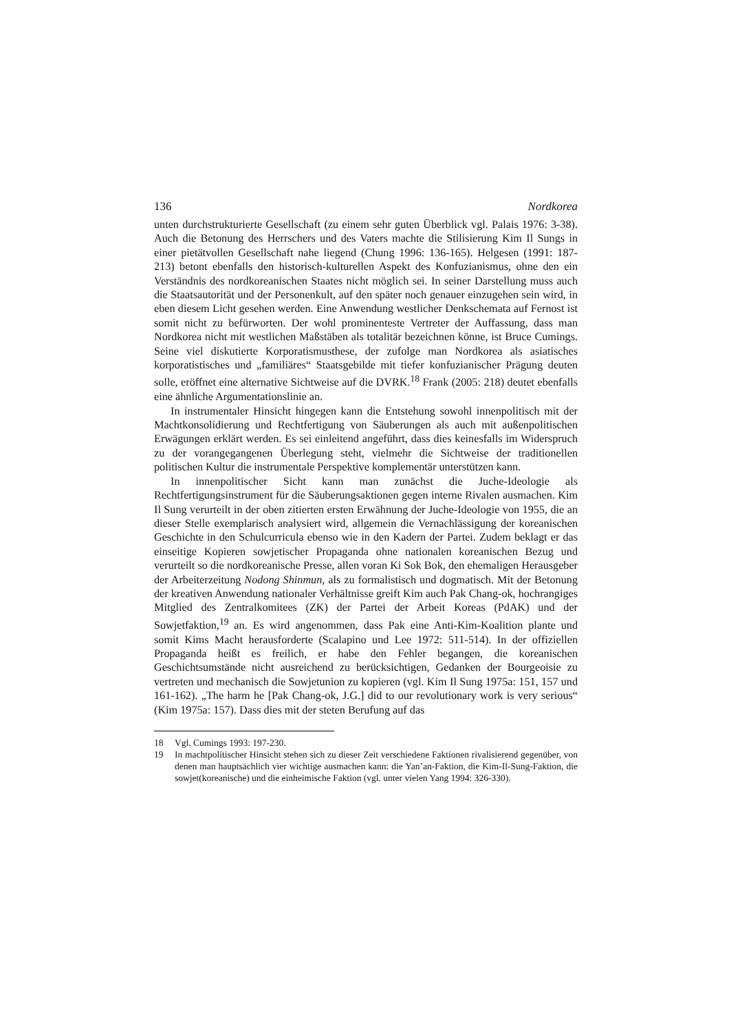136 Nordkorea
unten durchstrukturierte Gesellschaft (zu einem sehr guten Überblick vgl. Palais 1976: 3-38). Auch die Betonung des Herrschers und des Vaters machte die Stilisierung Kim Il Sungs in einer pietätvollen Gesellschaft nahe liegend (Chung 1996: 136-165). Helgesen (1991: 187-213) betont ebenfalls den historisch-kulturellen Aspekt des Konfuzianismus, ohne den ein Verständnis des nordkoreanischen Staates nicht möglich sei. In seiner Darstellung muss auch die Staatsautorität und der Personenkult, auf den später noch genauer einzugehen sein wird, in eben diesem Licht gesehen werden. Eine Anwendung westlicher Denkschemata auf Fernost ist somit nicht zu befürworten. Der wohl prominenteste Vertreter der Auffassung, dass man Nordkorea nicht mit westlichen Maßstäben als totalitär bezeichnen könne, ist Bruce Cumings. Seine viel diskutierte Korporatismusthese, der zufolge man Nordkorea als asiatisches korporatistisches und „familiäres“ Staatsgebilde mit tiefer konfuzianischer Prägung deuten solle, eröffnet eine alternative Sichtweise auf die DVRK.<sup>18</sup> Frank (2005: 218) deutet ebenfalls eine ähnliche Argumentationslinie an.
In instrumentaler Hinsicht hingegen kann die Entstehung sowohl innenpolitisch mit der Machtkonsolidierung und Rechtfertigung von Säuberungen als auch mit außenpolitischen Erwägungen erklärt werden. Es sei einleitend angeführt, dass dies keinesfalls im Widerspruch zu der vorangegangenen Überlegung steht, vielmehr die Sichtweise der traditionellen politischen Kultur die instrumentale Perspektive komplementär unterstützen kann.
In innenpolitischer Sicht kann man zunächst die Juche-Ideologie als Rechtfertigungsinstrument für die Säuberungsaktionen gegen interne Rivalen ausmachen. Kim Il Sung verurteilt in der oben zitierten ersten Erwähnung der Juche-Ideologie von 1955, die an dieser Stelle exemplarisch analysiert wird, allgemein die Vernachlässigung der koreanischen Geschichte in den Schulcurricula ebenso wie in den Kadern der Partei. Zudem beklagt er das einseitige Kopieren sowjetischer Propaganda ohne nationalen koreanischen Bezug und verurteilt so die nordkoreanische Presse, allen voran Ki Sok Bok, den ehemaligen Herausgeber der Arbeiterzeitung Nodong Shinmun, als zu formalistisch und dogmatisch. Mit der Betonung der kreativen Anwendung nationaler Verhältnisse greift Kim auch Pak Chang-ok, hochrangiges Mitglied des Zentralkomitees (ZK) der Partei der Arbeit Koreas (PdAK) und der Sowjetfaktion,<sup>19</sup> an. Es wird angenommen, dass Pak eine Anti-Kim-Koalition plante und somit Kims Macht herausforderte (Scalapino und Lee 1972: 511-514). In der offiziellen Propaganda heißt es freilich, er habe den Fehler begangen, die koreanischen Geschichtsumstände nicht ausreichend zu berücksichtigen, Gedanken der Bourgeoisie zu vertreten und mechanisch die Sowjetunion zu kopieren (vgl. Kim Il Sung 1975a: 151, 157 und 161-162). „The harm he [Pak Chang-ok, J.G.] did to our revolutionary work is very serious“ (Kim 1975a: 157). Dass dies mit der steten Berufung auf das
18 Vgl. Cumings 1993: 197-230.
19 In machtpolitischer Hinsicht stehen sich zu dieser Zeit verschiedene Faktionen rivalisierend gegenüber, von denen man hauptsächlich vier wichtige ausmachen kann: die Yan’an-Faktion, die Kim-Il-Sung-Faktion, die sowjet(koreanische) und die einheimische Faktion (vgl. unter vielen Yang 1994: 326-330).